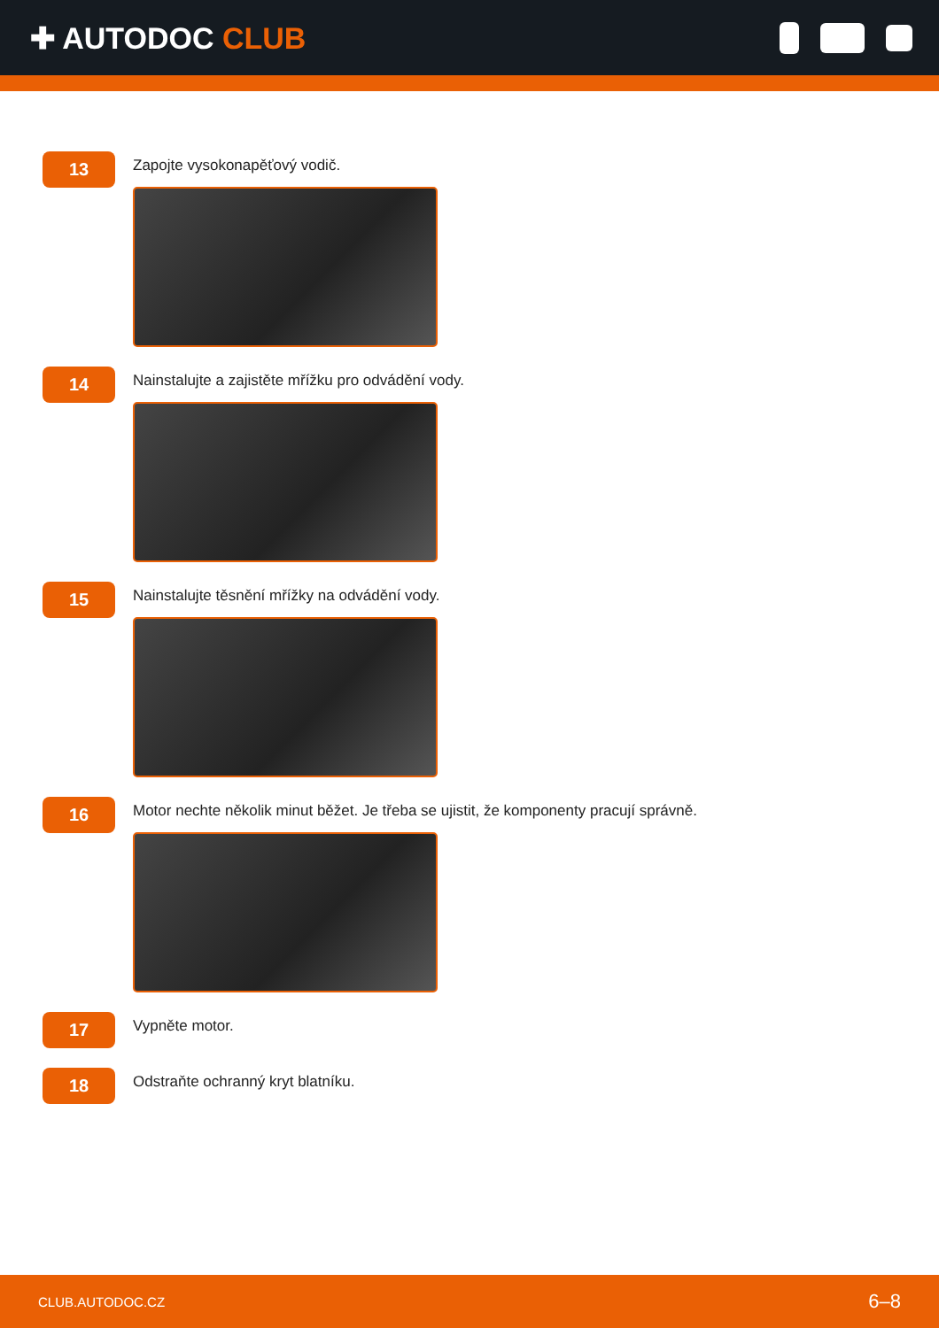✚ AUTODOC CLUB
13
Zapojte vysokonapěťový vodič.
14
Nainstalujte a zajistěte mřížku pro odvádění vody.
15
Nainstalujte těsnění mřížky na odvádění vody.
16
Motor nechte několik minut běžet. Je třeba se ujistit, že komponenty pracují správně.
17
Vypněte motor.
18
Odstraňte ochranný kryt blatníku.
CLUB.AUTODOC.CZ 6–8